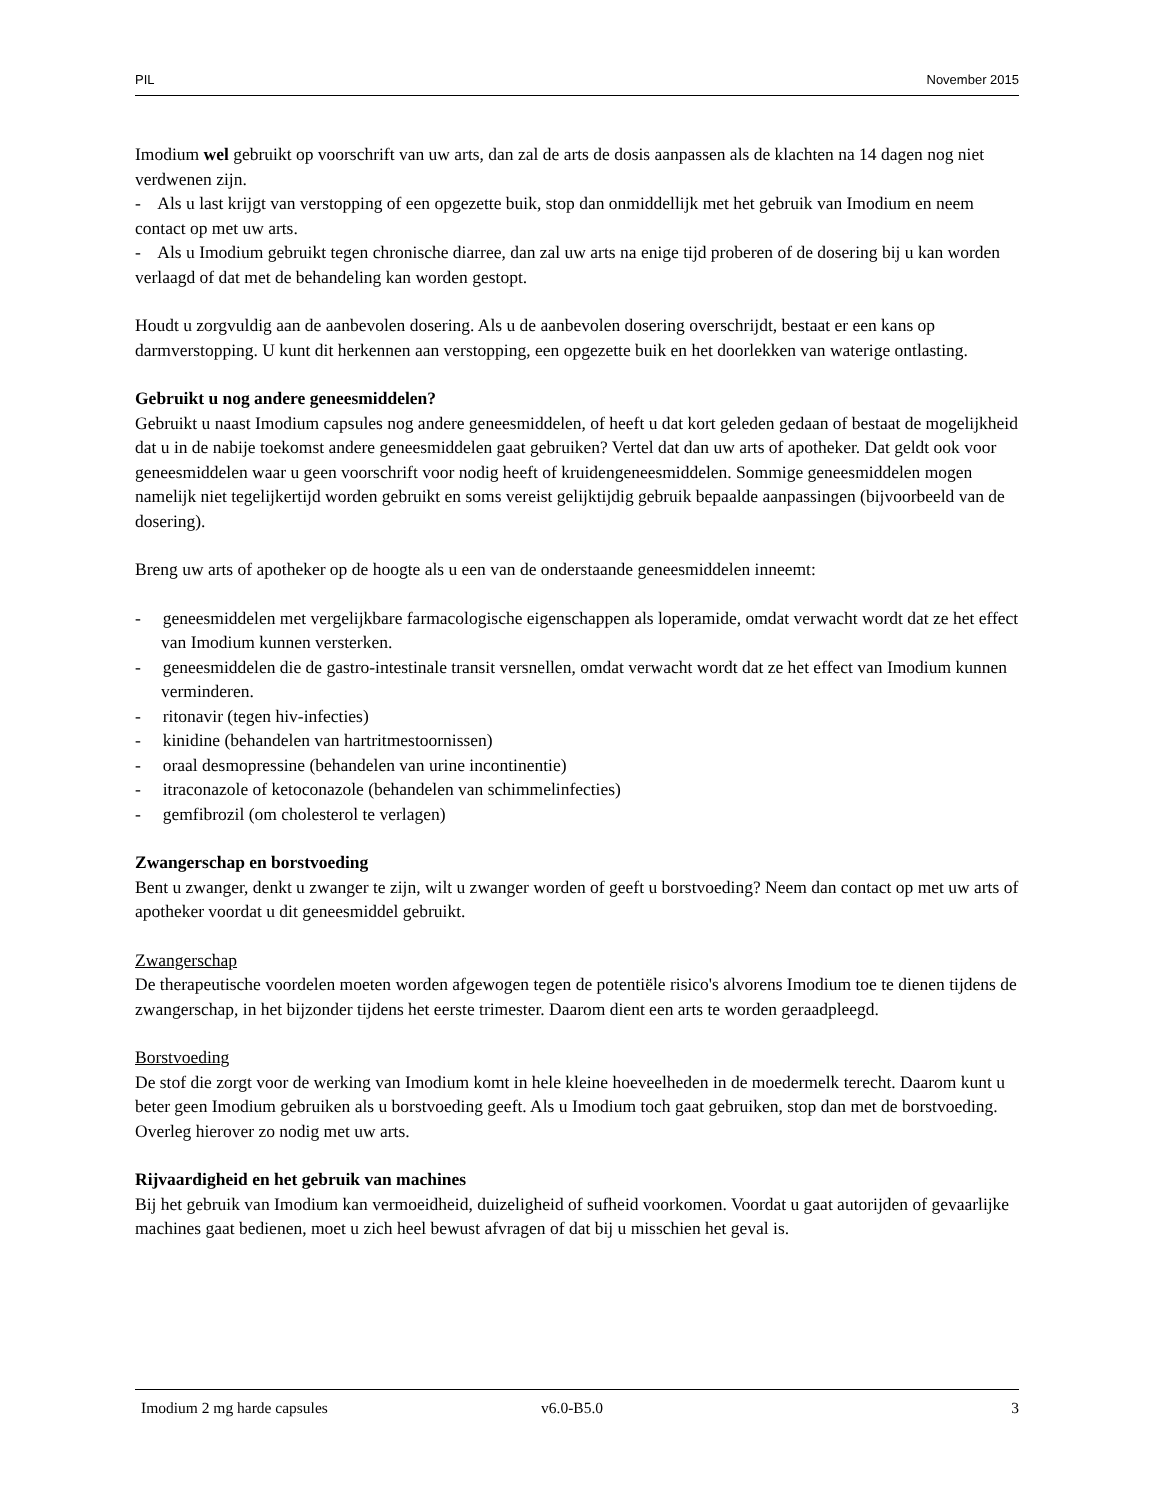PIL November 2015
Imodium wel gebruikt op voorschrift van uw arts, dan zal de arts de dosis aanpassen als de klachten na 14 dagen nog niet verdwenen zijn.
- Als u last krijgt van verstopping of een opgezette buik, stop dan onmiddellijk met het gebruik van Imodium en neem contact op met uw arts.
- Als u Imodium gebruikt tegen chronische diarree, dan zal uw arts na enige tijd proberen of de dosering bij u kan worden verlaagd of dat met de behandeling kan worden gestopt.
Houdt u zorgvuldig aan de aanbevolen dosering. Als u de aanbevolen dosering overschrijdt, bestaat er een kans op darmverstopping. U kunt dit herkennen aan verstopping, een opgezette buik en het doorlekken van waterige ontlasting.
Gebruikt u nog andere geneesmiddelen?
Gebruikt u naast Imodium capsules nog andere geneesmiddelen, of heeft u dat kort geleden gedaan of bestaat de mogelijkheid dat u in de nabije toekomst andere geneesmiddelen gaat gebruiken? Vertel dat dan uw arts of apotheker. Dat geldt ook voor geneesmiddelen waar u geen voorschrift voor nodig heeft of kruidengeneesmiddelen. Sommige geneesmiddelen mogen namelijk niet tegelijkertijd worden gebruikt en soms vereist gelijktijdig gebruik bepaalde aanpassingen (bijvoorbeeld van de dosering).
Breng uw arts of apotheker op de hoogte als u een van de onderstaande geneesmiddelen inneemt:
- geneesmiddelen met vergelijkbare farmacologische eigenschappen als loperamide, omdat verwacht wordt dat ze het effect van Imodium kunnen versterken.
- geneesmiddelen die de gastro-intestinale transit versnellen, omdat verwacht wordt dat ze het effect van Imodium kunnen verminderen.
- ritonavir (tegen hiv-infecties)
- kinidine (behandelen van hartritmestoornissen)
- oraal desmopressine (behandelen van urine incontinentie)
- itraconazole of ketoconazole (behandelen van schimmelinfecties)
- gemfibrozil (om cholesterol te verlagen)
Zwangerschap en borstvoeding
Bent u zwanger, denkt u zwanger te zijn, wilt u zwanger worden of geeft u borstvoeding? Neem dan contact op met uw arts of apotheker voordat u dit geneesmiddel gebruikt.
Zwangerschap
De therapeutische voordelen moeten worden afgewogen tegen de potentiële risico's alvorens Imodium toe te dienen tijdens de zwangerschap, in het bijzonder tijdens het eerste trimester. Daarom dient een arts te worden geraadpleegd.
Borstvoeding
De stof die zorgt voor de werking van Imodium komt in hele kleine hoeveelheden in de moedermelk terecht. Daarom kunt u beter geen Imodium gebruiken als u borstvoeding geeft. Als u Imodium toch gaat gebruiken, stop dan met de borstvoeding. Overleg hierover zo nodig met uw arts.
Rijvaardigheid en het gebruik van machines
Bij het gebruik van Imodium kan vermoeidheid, duizeligheid of sufheid voorkomen. Voordat u gaat autorijden of gevaarlijke machines gaat bedienen, moet u zich heel bewust afvragen of dat bij u misschien het geval is.
Imodium 2 mg harde capsules v6.0-B5.0 3